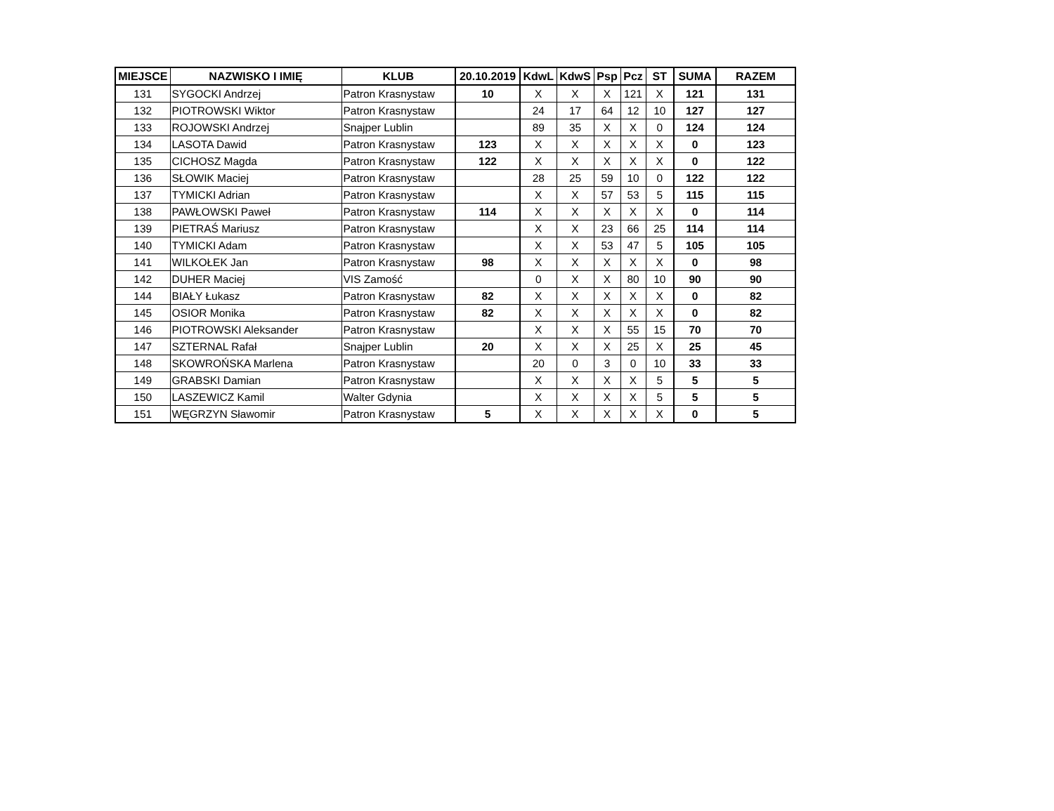| MIEJSCE | NAZWISKO I IMIĘ | KLUB | 20.10.2019 | KdwL | KdwS | Psp | Pcz | ST | SUMA | RAZEM |
| --- | --- | --- | --- | --- | --- | --- | --- | --- | --- | --- |
| 131 | SYGOCKI Andrzej | Patron Krasnystaw | 10 | X | X | X | 121 | X | 121 | 131 |
| 132 | PIOTROWSKI Wiktor | Patron Krasnystaw | | 24 | 17 | 64 | 12 | 10 | 127 | 127 |
| 133 | ROJOWSKI Andrzej | Snajper Lublin | | 89 | 35 | X | X | 0 | 124 | 124 |
| 134 | LASOTA Dawid | Patron Krasnystaw | 123 | X | X | X | X | X | 0 | 123 |
| 135 | CICHOSZ Magda | Patron Krasnystaw | 122 | X | X | X | X | X | 0 | 122 |
| 136 | SŁOWIK Maciej | Patron Krasnystaw | | 28 | 25 | 59 | 10 | 0 | 122 | 122 |
| 137 | TYMICKI Adrian | Patron Krasnystaw | | X | X | 57 | 53 | 5 | 115 | 115 |
| 138 | PAWŁOWSKI Paweł | Patron Krasnystaw | 114 | X | X | X | X | X | 0 | 114 |
| 139 | PIETRAŚ Mariusz | Patron Krasnystaw | | X | X | 23 | 66 | 25 | 114 | 114 |
| 140 | TYMICKI Adam | Patron Krasnystaw | | X | X | 53 | 47 | 5 | 105 | 105 |
| 141 | WILKOŁEK Jan | Patron Krasnystaw | 98 | X | X | X | X | X | 0 | 98 |
| 142 | DUHER Maciej | VIS Zamość | | 0 | X | X | 80 | 10 | 90 | 90 |
| 144 | BIAŁY Łukasz | Patron Krasnystaw | 82 | X | X | X | X | X | 0 | 82 |
| 145 | OSIOR Monika | Patron Krasnystaw | 82 | X | X | X | X | X | 0 | 82 |
| 146 | PIOTROWSKI Aleksander | Patron Krasnystaw | | X | X | X | 55 | 15 | 70 | 70 |
| 147 | SZTERNAL Rafał | Snajper Lublin | 20 | X | X | X | 25 | X | 25 | 45 |
| 148 | SKOWROŃSKA Marlena | Patron Krasnystaw | | 20 | 0 | 3 | 0 | 10 | 33 | 33 |
| 149 | GRABSKI Damian | Patron Krasnystaw | | X | X | X | X | 5 | 5 | 5 |
| 150 | LASZEWICZ Kamil | Walter Gdynia | | X | X | X | X | 5 | 5 | 5 |
| 151 | WĘGRZYN Sławomir | Patron Krasnystaw | 5 | X | X | X | X | X | 0 | 5 |